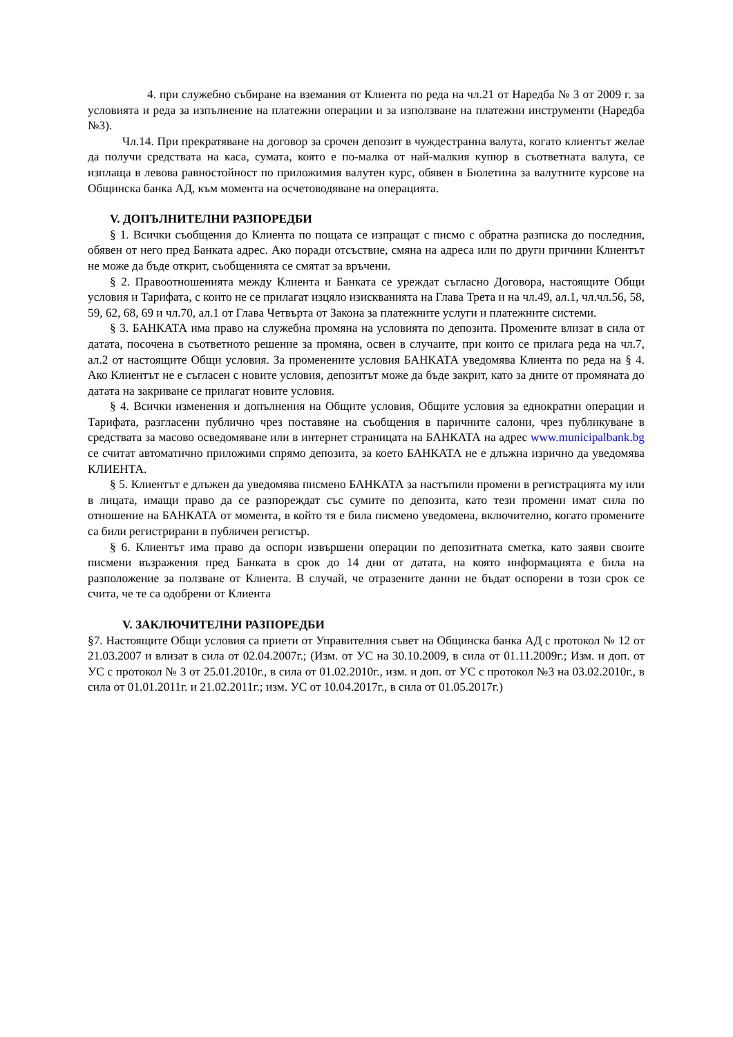4. при служебно събиране на вземания от Клиента по реда на чл.21 от Наредба № 3 от 2009 г. за условията и реда за изпълнение на платежни операции и за използване на платежни инструменти (Наредба №3).
Чл.14. При прекратяване на договор за срочен депозит в чуждестранна валута, когато клиентът желае да получи средствата на каса, сумата, която е по-малка от най-малкия купюр в съответната валута, се изплаща в левова равностойност по приложимия валутен курс, обявен в Бюлетина за валутните курсове на Общинска банка АД, към момента на осчетоводяване на операцията.
V. ДОПЪЛНИТЕЛНИ РАЗПОРЕДБИ
§ 1. Всички съобщения до Клиента по пощата се изпращат с писмо с обратна разписка до последния, обявен от него пред Банката адрес. Ако поради отсъствие, смяна на адреса или по други причини Клиентът не може да бъде открит, съобщенията се смятат за връчени.
§ 2. Правоотношенията между Клиента и Банката се уреждат съгласно Договора, настоящите Общи условия и Тарифата, с които не се прилагат изцяло изискванията на Глава Трета и на чл.49, ал.1, чл.чл.56, 58, 59, 62, 68, 69 и чл.70, ал.1 от Глава Четвърта от Закона за платежните услуги и платежните системи.
§ 3. БАНКАТА има право на служебна промяна на условията по депозита. Промените влизат в сила от датата, посочена в съответното решение за промяна, освен в случаите, при които се прилага реда на чл.7, ал.2 от настоящите Общи условия. За променените условия БАНКАТА уведомява Клиента по реда на § 4. Ако Клиентът не е съгласен с новите условия, депозитът може да бъде закрит, като за дните от промяната до датата на закриване се прилагат новите условия.
§ 4. Всички изменения и допълнения на Общите условия, Общите условия за еднократни операции и Тарифата, разгласени публично чрез поставяне на съобщения в паричните салони, чрез публикуване в средствата за масово осведомяване или в интернет страницата на БАНКАТА на адрес www.municipalbank.bg се считат автоматично приложими спрямо депозита, за което БАНКАТА не е длъжна изрично да уведомява КЛИЕНТА.
§ 5. Клиентът е длъжен да уведомява писмено БАНКАТА за настъпили промени в регистрацията му или в лицата, имащи право да се разпореждат със сумите по депозита, като тези промени имат сила по отношение на БАНКАТА от момента, в който тя е била писмено уведомена, включително, когато промените са били регистрирани в публичен регистър.
§ 6. Клиентът има право да оспори извършени операции по депозитната сметка, като заяви своите писмени възражения пред Банката в срок до 14 дни от датата, на която информацията е била на разположение за ползване от Клиента. В случай, че отразените данни не бъдат оспорени в този срок се счита, че те са одобрени от Клиента
V. ЗАКЛЮЧИТЕЛНИ РАЗПОРЕДБИ
§7. Настоящите Общи условия са приети от Управителния съвет на Общинска банка АД с протокол № 12 от 21.03.2007 и влизат в сила от 02.04.2007г.; (Изм. от УС на 30.10.2009, в сила от 01.11.2009г.; Изм. и доп. от УС с протокол № 3 от 25.01.2010г., в сила от 01.02.2010г., изм. и доп. от УС с протокол №3 на 03.02.2010г., в сила от 01.01.2011г. и 21.02.2011г.; изм. УС от 10.04.2017г., в сила от 01.05.2017г.)